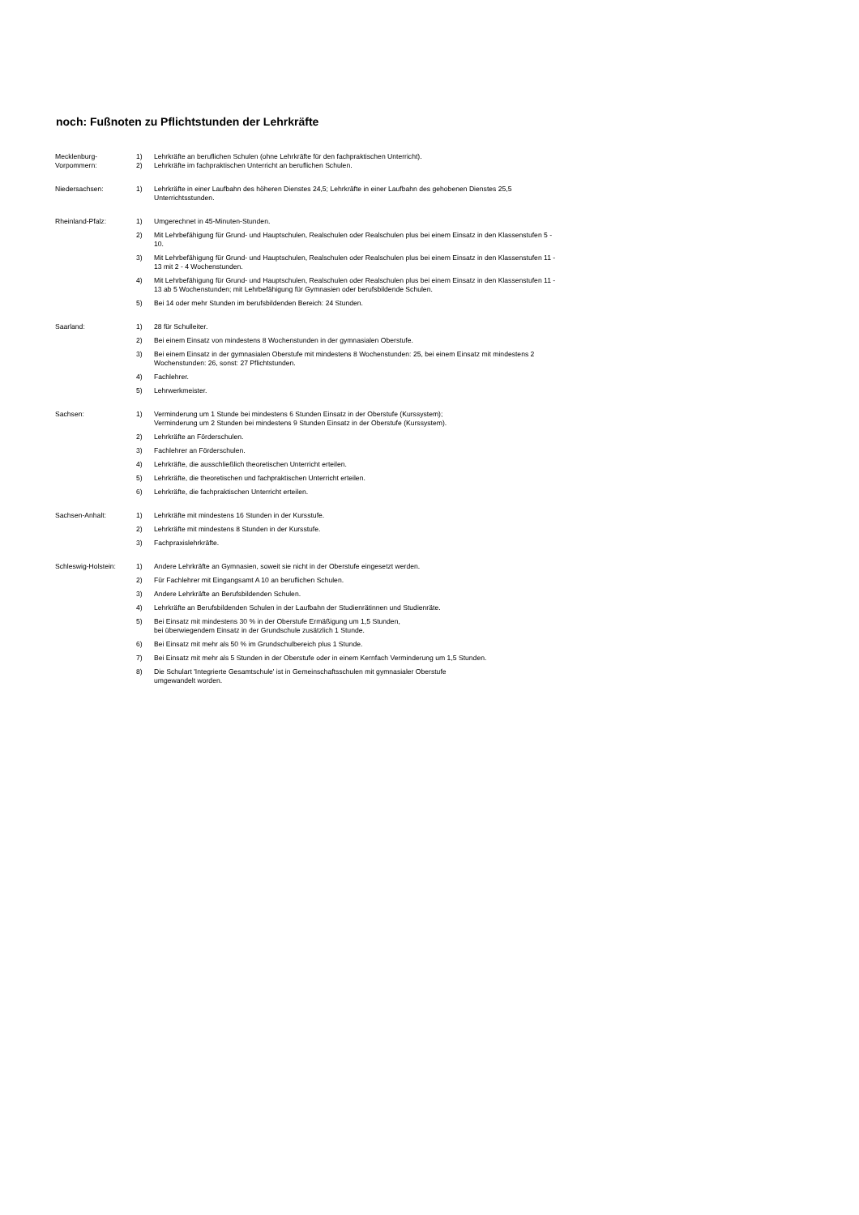noch: Fußnoten zu Pflichtstunden der Lehrkräfte
| Mecklenburg- | 1) | Lehrkräfte an beruflichen Schulen (ohne Lehrkräfte für den fachpraktischen Unterricht). |
| Vorpommern: | 2) | Lehrkräfte im fachpraktischen Unterricht an beruflichen Schulen. |
| Niedersachsen: | 1) | Lehrkräfte in einer Laufbahn des höheren Dienstes 24,5; Lehrkräfte in einer Laufbahn des gehobenen Dienstes 25,5 Unterrichtsstunden. |
| Rheinland-Pfalz: | 1) | Umgerechnet in 45-Minuten-Stunden. |
| | 2) | Mit Lehrbefähigung für Grund- und Hauptschulen, Realschulen oder Realschulen plus bei einem Einsatz in den Klassenstufen 5 - 10. |
| | 3) | Mit Lehrbefähigung für Grund- und Hauptschulen, Realschulen oder Realschulen plus bei einem Einsatz in den Klassenstufen 11 - 13 mit 2 - 4 Wochenstunden. |
| | 4) | Mit Lehrbefähigung für Grund- und Hauptschulen, Realschulen oder Realschulen plus bei einem Einsatz in den Klassenstufen 11 - 13 ab 5 Wochenstunden; mit Lehrbefähigung für Gymnasien oder berufsbildende Schulen. |
| | 5) | Bei 14 oder mehr Stunden im berufsbildenden Bereich: 24 Stunden. |
| Saarland: | 1) | 28 für Schulleiter. |
| | 2) | Bei einem Einsatz von mindestens 8 Wochenstunden in der gymnasialen Oberstufe. |
| | 3) | Bei einem Einsatz in der gymnasialen Oberstufe mit mindestens 8 Wochenstunden: 25, bei einem Einsatz mit mindestens 2 Wochenstunden: 26, sonst: 27 Pflichtstunden. |
| | 4) | Fachlehrer. |
| | 5) | Lehrwerkmeister. |
| Sachsen: | 1) | Verminderung um 1 Stunde bei mindestens 6 Stunden Einsatz in der Oberstufe (Kurssystem); Verminderung um 2 Stunden bei mindestens 9 Stunden Einsatz in der Oberstufe (Kurssystem). |
| | 2) | Lehrkräfte an Förderschulen. |
| | 3) | Fachlehrer an Förderschulen. |
| | 4) | Lehrkräfte, die ausschließlich theoretischen Unterricht erteilen. |
| | 5) | Lehrkräfte, die theoretischen und fachpraktischen Unterricht erteilen. |
| | 6) | Lehrkräfte, die fachpraktischen Unterricht erteilen. |
| Sachsen-Anhalt: | 1) | Lehrkräfte mit mindestens 16 Stunden in der Kursstufe. |
| | 2) | Lehrkräfte mit mindestens 8 Stunden in der Kursstufe. |
| | 3) | Fachpraxislehrkräfte. |
| Schleswig-Holstein: | 1) | Andere Lehrkräfte an Gymnasien, soweit sie nicht in der Oberstufe eingesetzt werden. |
| | 2) | Für Fachlehrer mit Eingangsamt A 10 an beruflichen Schulen. |
| | 3) | Andere Lehrkräfte an Berufsbildenden Schulen. |
| | 4) | Lehrkräfte an Berufsbildenden Schulen in der Laufbahn der Studienrätinnen und Studienräte. |
| | 5) | Bei Einsatz mit mindestens 30 % in der Oberstufe Ermäßigung um 1,5 Stunden, bei überwiegendem Einsatz in der Grundschule zusätzlich 1 Stunde. |
| | 6) | Bei Einsatz mit mehr als 50 % im Grundschulbereich plus 1 Stunde. |
| | 7) | Bei Einsatz mit mehr als 5 Stunden in der Oberstufe oder in einem Kernfach Verminderung um 1,5 Stunden. |
| | 8) | Die Schulart 'Integrierte Gesamtschule' ist in Gemeinschaftsschulen mit gymnasialer Oberstufe umgewandelt worden. |